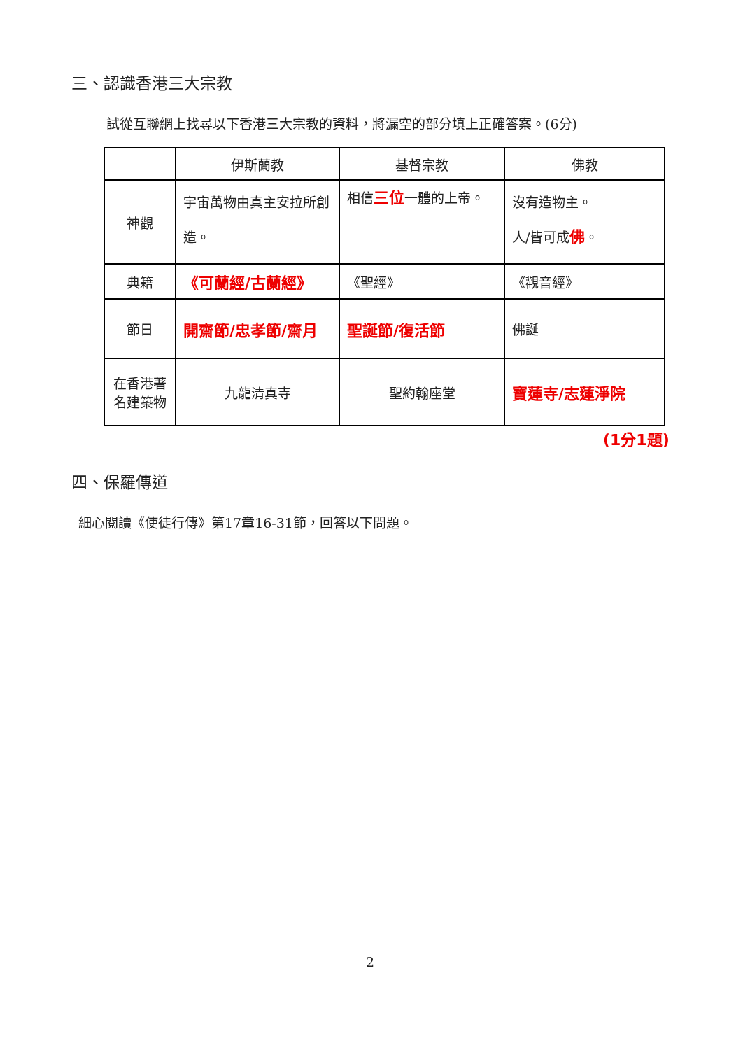三、認識香港三大宗教
試從互聯網上找尋以下香港三大宗教的資料，將漏空的部分填上正確答案。(6分)
| | 伊斯蘭教 | 基督宗教 | 佛教 |
| 神觀 | 宇宙萬物由真主安拉所創造。 | 相信 三位 一體的上帝。 | 沒有造物主。 人/皆可成 佛 。 |
| 典籍 | 《可蘭經/古蘭經》 | 《聖經》 | 《觀音經》 |
| 節日 | 開齋節/忠孝節/齋月 | 聖誕節/復活節 | 佛誕 |
| 在香港著名建築物 | 九龍清真寺 | 聖約翰座堂 | 寶蓮寺/志蓮淨院 |
(1分1題)
四、保羅傳道
細心閱讀《使徒行傳》第17章16-31節，回答以下問題。
2